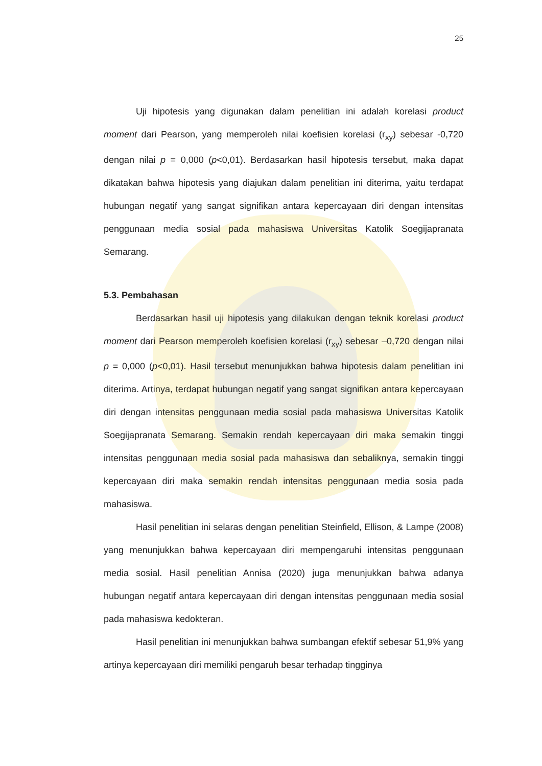25
Uji hipotesis yang digunakan dalam penelitian ini adalah korelasi product moment dari Pearson, yang memperoleh nilai koefisien korelasi (r<sub>xy</sub>) sebesar -0,720 dengan nilai p = 0,000 (p<0,01). Berdasarkan hasil hipotesis tersebut, maka dapat dikatakan bahwa hipotesis yang diajukan dalam penelitian ini diterima, yaitu terdapat hubungan negatif yang sangat signifikan antara kepercayaan diri dengan intensitas penggunaan media sosial pada mahasiswa Universitas Katolik Soegijapranata Semarang.
5.3. Pembahasan
Berdasarkan hasil uji hipotesis yang dilakukan dengan teknik korelasi product moment dari Pearson memperoleh koefisien korelasi (r<sub>xy</sub>) sebesar –0,720 dengan nilai p = 0,000 (p<0,01). Hasil tersebut menunjukkan bahwa hipotesis dalam penelitian ini diterima. Artinya, terdapat hubungan negatif yang sangat signifikan antara kepercayaan diri dengan intensitas penggunaan media sosial pada mahasiswa Universitas Katolik Soegijapranata Semarang. Semakin rendah kepercayaan diri maka semakin tinggi intensitas penggunaan media sosial pada mahasiswa dan sebaliknya, semakin tinggi kepercayaan diri maka semakin rendah intensitas penggunaan media sosia pada mahasiswa.
Hasil penelitian ini selaras dengan penelitian Steinfield, Ellison, & Lampe (2008) yang menunjukkan bahwa kepercayaan diri mempengaruhi intensitas penggunaan media sosial. Hasil penelitian Annisa (2020) juga menunjukkan bahwa adanya hubungan negatif antara kepercayaan diri dengan intensitas penggunaan media sosial pada mahasiswa kedokteran.
Hasil penelitian ini menunjukkan bahwa sumbangan efektif sebesar 51,9% yang artinya kepercayaan diri memiliki pengaruh besar terhadap tingginya